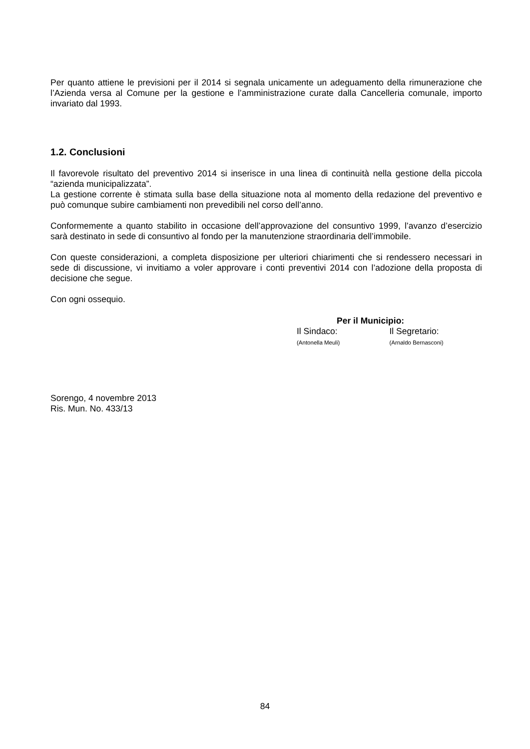Per quanto attiene le previsioni per il 2014 si segnala unicamente un adeguamento della rimunerazione che l’Azienda versa al Comune per la gestione e l’amministrazione curate dalla Cancelleria comunale, importo invariato dal 1993.
1.2. Conclusioni
Il favorevole risultato del preventivo 2014 si inserisce in una linea di continuità nella gestione della piccola “azienda municipalizzata”.
La gestione corrente è stimata sulla base della situazione nota al momento della redazione del preventivo e può comunque subire cambiamenti non prevedibili nel corso dell’anno.
Conformemente a quanto stabilito in occasione dell’approvazione del consuntivo 1999, l’avanzo d’esercizio sarà destinato in sede di consuntivo al fondo per la manutenzione straordinaria dell’immobile.
Con queste considerazioni, a completa disposizione per ulteriori chiarimenti che si rendessero necessari in sede di discussione, vi invitiamo a voler approvare i conti preventivi 2014 con l’adozione della proposta di decisione che segue.
Con ogni ossequio.
Per il Municipio:
Il Sindaco:
(Antonella Meuli)
Il Segretario:
(Arnaldo Bernasconi)
Sorengo, 4 novembre 2013
Ris. Mun. No. 433/13
84